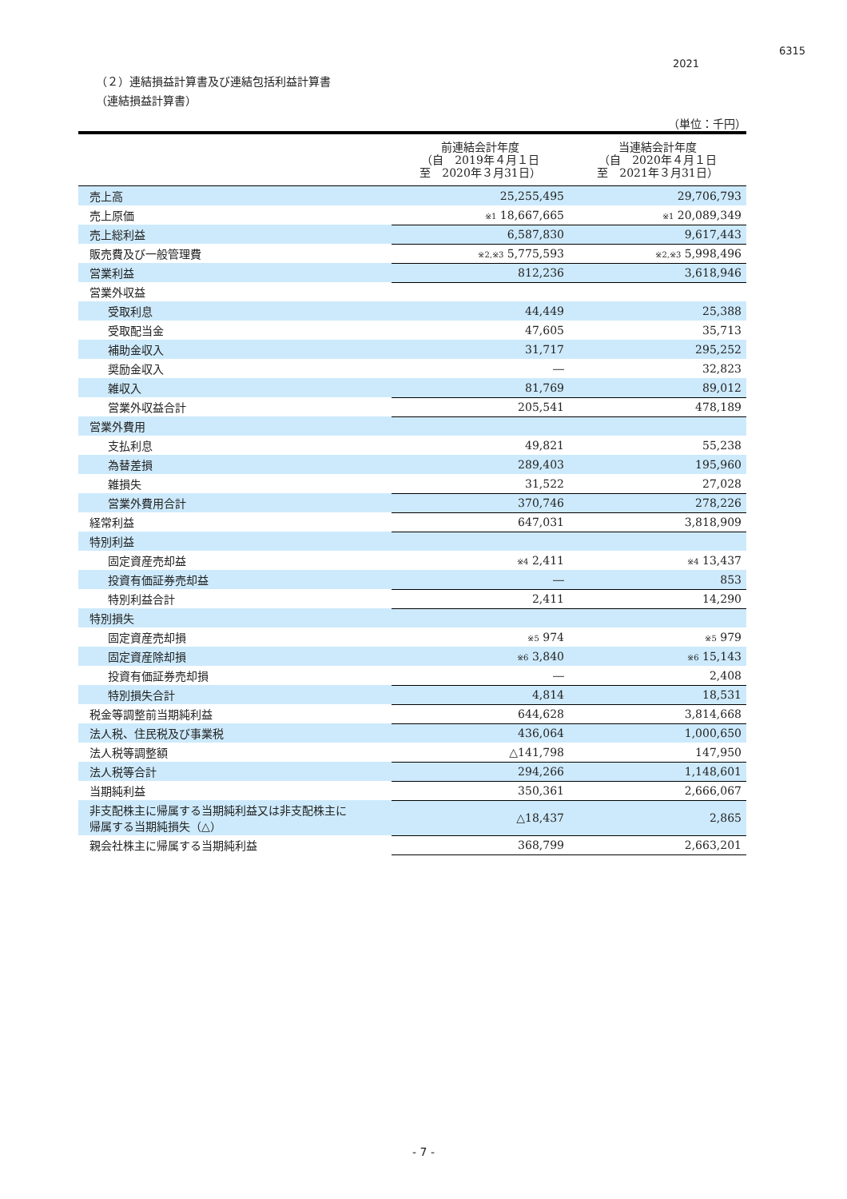6315
2021
（２）連結損益計算書及び連結包括利益計算書
（連結損益計算書）
（単位：千円）
| | 前連結会計年度 （自 2019年４月１日 至 2020年３月31日） | 当連結会計年度 （自 2020年４月１日 至 2021年３月31日） |
| --- | --- | --- |
| 売上高 | 25,255,495 | 29,706,793 |
| 売上原価 | ※1 18,667,665 | ※1 20,089,349 |
| 売上総利益 | 6,587,830 | 9,617,443 |
| 販売費及び一般管理費 | ※2,※3 5,775,593 | ※2,※3 5,998,496 |
| 営業利益 | 812,236 | 3,618,946 |
| 営業外収益 | | |
| 受取利息 | 44,449 | 25,388 |
| 受取配当金 | 47,605 | 35,713 |
| 補助金収入 | 31,717 | 295,252 |
| 奨励金収入 | ― | 32,823 |
| 雑収入 | 81,769 | 89,012 |
| 営業外収益合計 | 205,541 | 478,189 |
| 営業外費用 | | |
| 支払利息 | 49,821 | 55,238 |
| 為替差損 | 289,403 | 195,960 |
| 雑損失 | 31,522 | 27,028 |
| 営業外費用合計 | 370,746 | 278,226 |
| 経常利益 | 647,031 | 3,818,909 |
| 特別利益 | | |
| 固定資産売却益 | ※4 2,411 | ※4 13,437 |
| 投資有価証券売却益 | ― | 853 |
| 特別利益合計 | 2,411 | 14,290 |
| 特別損失 | | |
| 固定資産売却損 | ※5 974 | ※5 979 |
| 固定資産除却損 | ※6 3,840 | ※6 15,143 |
| 投資有価証券売却損 | ― | 2,408 |
| 特別損失合計 | 4,814 | 18,531 |
| 税金等調整前当期純利益 | 644,628 | 3,814,668 |
| 法人税、住民税及び事業税 | 436,064 | 1,000,650 |
| 法人税等調整額 | △141,798 | 147,950 |
| 法人税等合計 | 294,266 | 1,148,601 |
| 当期純利益 | 350,361 | 2,666,067 |
| 非支配株主に帰属する当期純利益又は非支配株主に 帰属する当期純損失（△） | △18,437 | 2,865 |
| 親会社株主に帰属する当期純利益 | 368,799 | 2,663,201 |
- 7 -